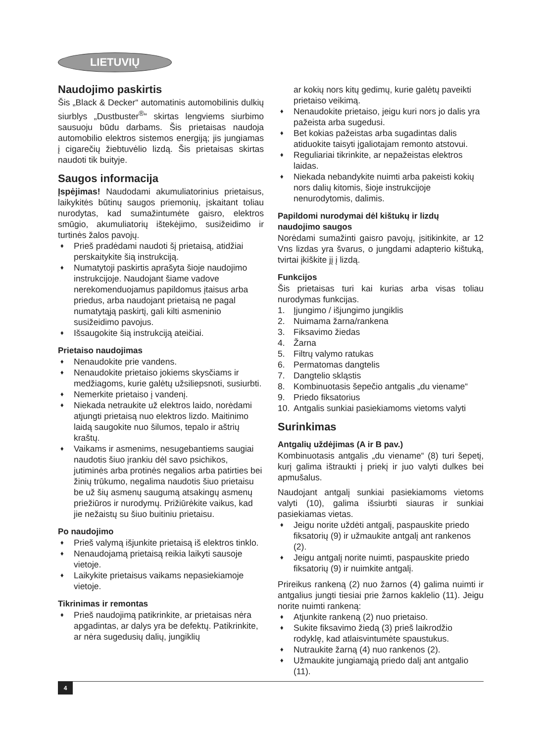LIETUVIŲ
Naudojimo paskirtis
Šis „Black & Decker“ automatinis automobilinis dulkių siurblys „Dustbuster<sup>®</sup>“ skirtas lengviems siurbimo sausuoju būdu darbams. Šis prietaisas naudoja automobilio elektros sistemos energiją; jis jungiamas į cigarečių žiebtuvėlio lizdą. Šis prietaisas skirtas naudoti tik buityje.
Saugos informacija
Įspėjimas! Naudodami akumuliatorinius prietaisus, laikykitės būtinų saugos priemonių, įskaitant toliau nurodytas, kad sumažintumėte gaisro, elektros smūgio, akumuliatorių ištekėjimo, susižeidimo ir turtinės žalos pavojų.
♦ Prieš pradėdami naudoti šį prietaisą, atidžiai perskaitykite šią instrukciją.
♦ Numatytoji paskirtis aprašyta šioje naudojimo instrukcijoje. Naudojant šiame vadove nerekomenduojamus papildomus įtaisus arba priedus, arba naudojant prietaisą ne pagal numatytąją paskirtį, gali kilti asmeninio susižeidimo pavojus.
♦ Išsaugokite šią instrukciją ateičiai.
Prietaiso naudojimas
♦ Nenaudokite prie vandens.
♦ Nenaudokite prietaiso jokiems skysčiams ir medžiagoms, kurie galėtų užsiliepsnoti, susiurbti.
♦ Nemerkite prietaiso į vandenį.
♦ Niekada netraukite už elektros laido, norėdami atjungti prietaisą nuo elektros lizdo. Maitinimo laidą saugokite nuo šilumos, tepalo ir aštrių kraštų.
♦ Vaikams ir asmenims, nesugebantiems saugiai naudotis šiuo įrankiu dėl savo psichikos, jutiminės arba protinės negalios arba patirties bei žinių trūkumo, negalima naudotis šiuo prietaisu be už šių asmenų saugumą atsakingų asmenų priežiūros ir nurodymų. Prižiūrėkite vaikus, kad jie nežaistų su šiuo buitiniu prietaisu.
Po naudojimo
♦ Prieš valymą išjunkite prietaisą iš elektros tinklo.
♦ Nenaudojamą prietaisą reikia laikyti sausoje vietoje.
♦ Laikykite prietaisus vaikams nepasiekiamoje vietoje.
Tikrinimas ir remontas
♦ Prieš naudojimą patikrinkite, ar prietaisas nėra apgadintas, ar dalys yra be defektų. Patikrinkite, ar nėra sugedusių dalių, jungiklių
ar kokių nors kitų gedimų, kurie galėtų paveikti prietaiso veikimą.
♦ Nenaudokite prietaiso, jeigu kuri nors jo dalis yra pažeista arba sugedusi.
♦ Bet kokias pažeistas arba sugadintas dalis atiduokite taisyti įgaliotajam remonto atstovui.
♦ Reguliariai tikrinkite, ar nepažeistas elektros laidas.
♦ Niekada nebandykite nuimti arba pakeisti kokių nors dalių kitomis, šioje instrukcijoje nenurodytomis, dalimis.
Papildomi nurodymai dėl kištukų ir lizdų naudojimo saugos
Norėdami sumažinti gaisro pavojų, įsitikinkite, ar 12 Vns lizdas yra švarus, o jungdami adapterio kištuką, tvirtai įkiškite jį į lizdą.
Funkcijos
Šis prietaisas turi kai kurias arba visas toliau nurodymas funkcijas.
1. Įjungimo / išjungimo jungiklis
2. Nuimama žarna/rankena
3. Fiksavimo žiedas
4. Žarna
5. Filtrų valymo ratukas
6. Permatomas dangtelis
7. Dangtelio skląstis
8. Kombinuotasis šepečio antgalis „du viename“
9. Priedo fiksatorius
10. Antgalis sunkiai pasiekiamoms vietoms valyti
Surinkimas
Antgalių uždėjimas (A ir B pav.)
Kombinuotasis antgalis „du viename“ (8) turi šepetį, kurį galima ištraukti į priekį ir juo valyti dulkes bei apmušalus.
Naudojant antgalį sunkiai pasiekiamoms vietoms valyti (10), galima išsiurbti siauras ir sunkiai pasiekiamas vietas.
♦ Jeigu norite uždėti antgalį, paspauskite priedo fiksatorių (9) ir užmaukite antgalį ant rankenos (2).
♦ Jeigu antgalį norite nuimti, paspauskite priedo fiksatorių (9) ir nuimkite antgalį.
Prireikus rankeną (2) nuo žarnos (4) galima nuimti ir antgalius jungti tiesiai prie žarnos kaklelio (11). Jeigu norite nuimti rankeną:
♦ Atjunkite rankeną (2) nuo prietaiso.
♦ Sukite fiksavimo žiedą (3) prieš laikrodžio rodyklę, kad atlaisvintumėte spaustukus.
♦ Nutraukite žarną (4) nuo rankenos (2).
♦ Užmaukite jungiamąją priedo dalį ant antgalio (11).
4